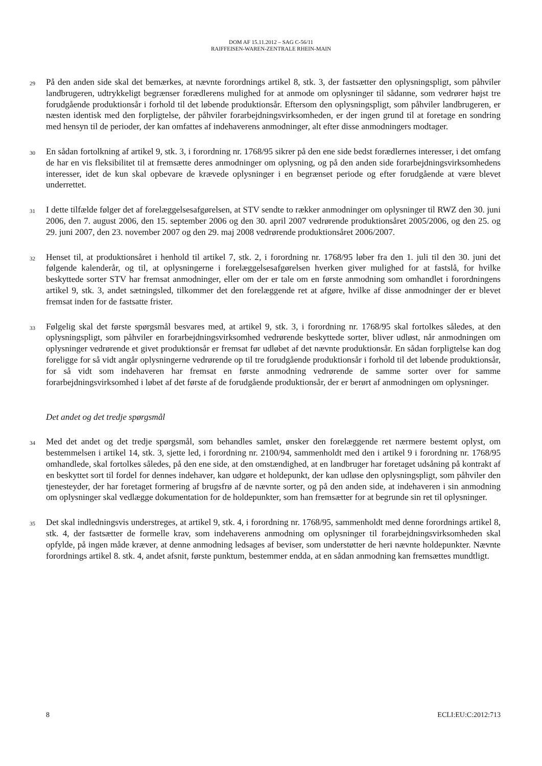DOM AF 15.11.2012 – SAG C-56/11
RAIFFEISEN-WAREN-ZENTRALE RHEIN-MAIN
29
På den anden side skal det bemærkes, at nævnte forordnings artikel 8, stk. 3, der fastsætter den oplysningspligt, som påhviler landbrugeren, udtrykkeligt begrænser forædlerens mulighed for at anmode om oplysninger til sådanne, som vedrører højst tre forudgående produktionsår i forhold til det løbende produktionsår. Eftersom den oplysningspligt, som påhviler landbrugeren, er næsten identisk med den forpligtelse, der påhviler forarbejdningsvirksomheden, er der ingen grund til at foretage en sondring med hensyn til de perioder, der kan omfattes af indehaverens anmodninger, alt efter disse anmodningers modtager.
30
En sådan fortolkning af artikel 9, stk. 3, i forordning nr. 1768/95 sikrer på den ene side bedst forædlernes interesser, i det omfang de har en vis fleksibilitet til at fremsætte deres anmodninger om oplysning, og på den anden side forarbejdningsvirksomhedens interesser, idet de kun skal opbevare de krævede oplysninger i en begrænset periode og efter forudgående at være blevet underrettet.
31
I dette tilfælde følger det af forelæggelsesafgørelsen, at STV sendte to rækker anmodninger om oplysninger til RWZ den 30. juni 2006, den 7. august 2006, den 15. september 2006 og den 30. april 2007 vedrørende produktionsåret 2005/2006, og den 25. og 29. juni 2007, den 23. november 2007 og den 29. maj 2008 vedrørende produktionsåret 2006/2007.
32
Henset til, at produktionsåret i henhold til artikel 7, stk. 2, i forordning nr. 1768/95 løber fra den 1. juli til den 30. juni det følgende kalenderår, og til, at oplysningerne i forelæggelsesafgørelsen hverken giver mulighed for at fastslå, for hvilke beskyttede sorter STV har fremsat anmodninger, eller om der er tale om en første anmodning som omhandlet i forordningens artikel 9, stk. 3, andet sætningsled, tilkommer det den forelæggende ret at afgøre, hvilke af disse anmodninger der er blevet fremsat inden for de fastsatte frister.
33
Følgelig skal det første spørgsmål besvares med, at artikel 9, stk. 3, i forordning nr. 1768/95 skal fortolkes således, at den oplysningspligt, som påhviler en forarbejdningsvirksomhed vedrørende beskyttede sorter, bliver udløst, når anmodningen om oplysninger vedrørende et givet produktionsår er fremsat før udløbet af det nævnte produktionsår. En sådan forpligtelse kan dog foreligge for så vidt angår oplysningerne vedrørende op til tre forudgående produktionsår i forhold til det løbende produktionsår, for så vidt som indehaveren har fremsat en første anmodning vedrørende de samme sorter over for samme forarbejdningsvirksomhed i løbet af det første af de forudgående produktionsår, der er berørt af anmodningen om oplysninger.
Det andet og det tredje spørgsmål
34
Med det andet og det tredje spørgsmål, som behandles samlet, ønsker den forelæggende ret nærmere bestemt oplyst, om bestemmelsen i artikel 14, stk. 3, sjette led, i forordning nr. 2100/94, sammenholdt med den i artikel 9 i forordning nr. 1768/95 omhandlede, skal fortolkes således, på den ene side, at den omstændighed, at en landbruger har foretaget udsåning på kontrakt af en beskyttet sort til fordel for dennes indehaver, kan udgøre et holdepunkt, der kan udløse den oplysningspligt, som påhviler den tjenesteyder, der har foretaget formering af brugsfrø af de nævnte sorter, og på den anden side, at indehaveren i sin anmodning om oplysninger skal vedlægge dokumentation for de holdepunkter, som han fremsætter for at begrunde sin ret til oplysninger.
35
Det skal indledningsvis understreges, at artikel 9, stk. 4, i forordning nr. 1768/95, sammenholdt med denne forordnings artikel 8, stk. 4, der fastsætter de formelle krav, som indehaverens anmodning om oplysninger til forarbejdningsvirksomheden skal opfylde, på ingen måde kræver, at denne anmodning ledsages af beviser, som understøtter de heri nævnte holdepunkter. Nævnte forordnings artikel 8. stk. 4, andet afsnit, første punktum, bestemmer endda, at en sådan anmodning kan fremsættes mundtligt.
8 ECLI:EU:C:2012:713